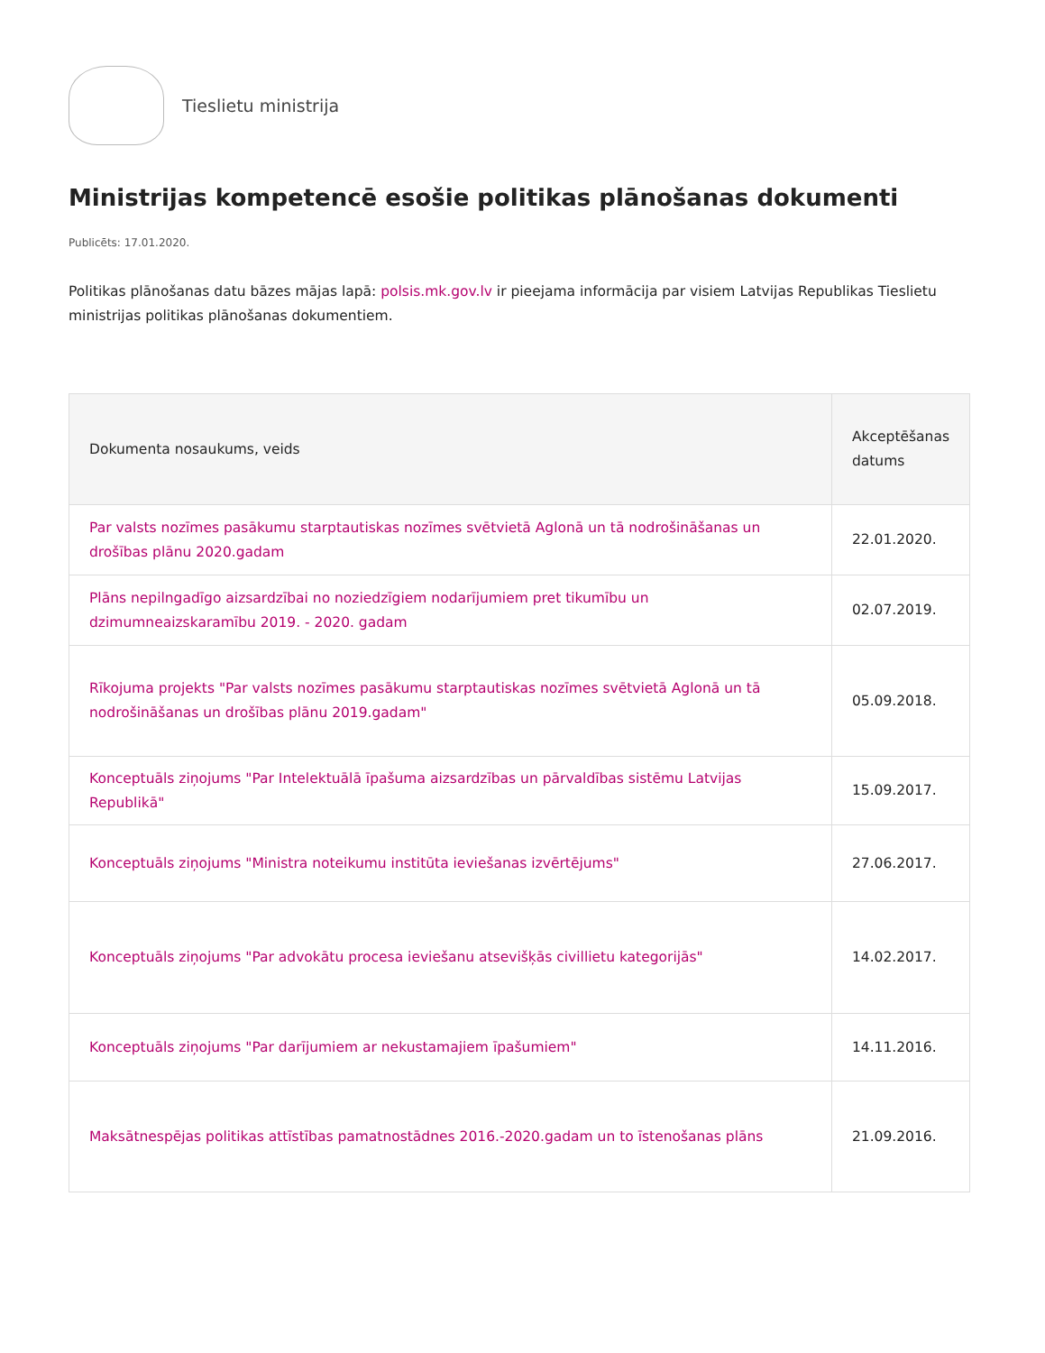Tieslietu ministrija
Ministrijas kompetencē esošie politikas plānošanas dokumenti
Publicēts: 17.01.2020.
Politikas plānošanas datu bāzes mājas lapā: polsis.mk.gov.lv ir pieejama informācija par visiem Latvijas Republikas Tieslietu ministrijas politikas plānošanas dokumentiem.
| Dokumenta nosaukums, veids | Akceptēšanas datums |
| --- | --- |
| Par valsts nozīmes pasākumu starptautiskas nozīmes svētvietā Aglonā un tā nodrošināšanas un drošības plānu 2020.gadam | 22.01.2020. |
| Plāns nepilngadīgo aizsardzībai no noziedzīgiem nodarījumiem pret tikumību un dzimumneaizskaramību 2019. - 2020. gadam | 02.07.2019. |
| Rīkojuma projekts "Par valsts nozīmes pasākumu starptautiskas nozīmes svētvietā Aglonā un tā nodrošināšanas un drošības plānu 2019.gadam" | 05.09.2018. |
| Konceptuāls ziņojums "Par Intelektuālā īpašuma aizsardzības un pārvaldības sistēmu Latvijas Republikā" | 15.09.2017. |
| Konceptuāls ziņojums "Ministra noteikumu institūta ieviešanas izvērtējums" | 27.06.2017. |
| Konceptuāls ziņojums "Par advokātu procesa ieviešanu atsevišķās civillietu kategorijās" | 14.02.2017. |
| Konceptuāls ziņojums "Par darījumiem ar nekustamajiem īpašumiem" | 14.11.2016. |
| Maksātnespējas politikas attīstības pamatnostādnes 2016.-2020.gadam un to īstenošanas plāns | 21.09.2016. |